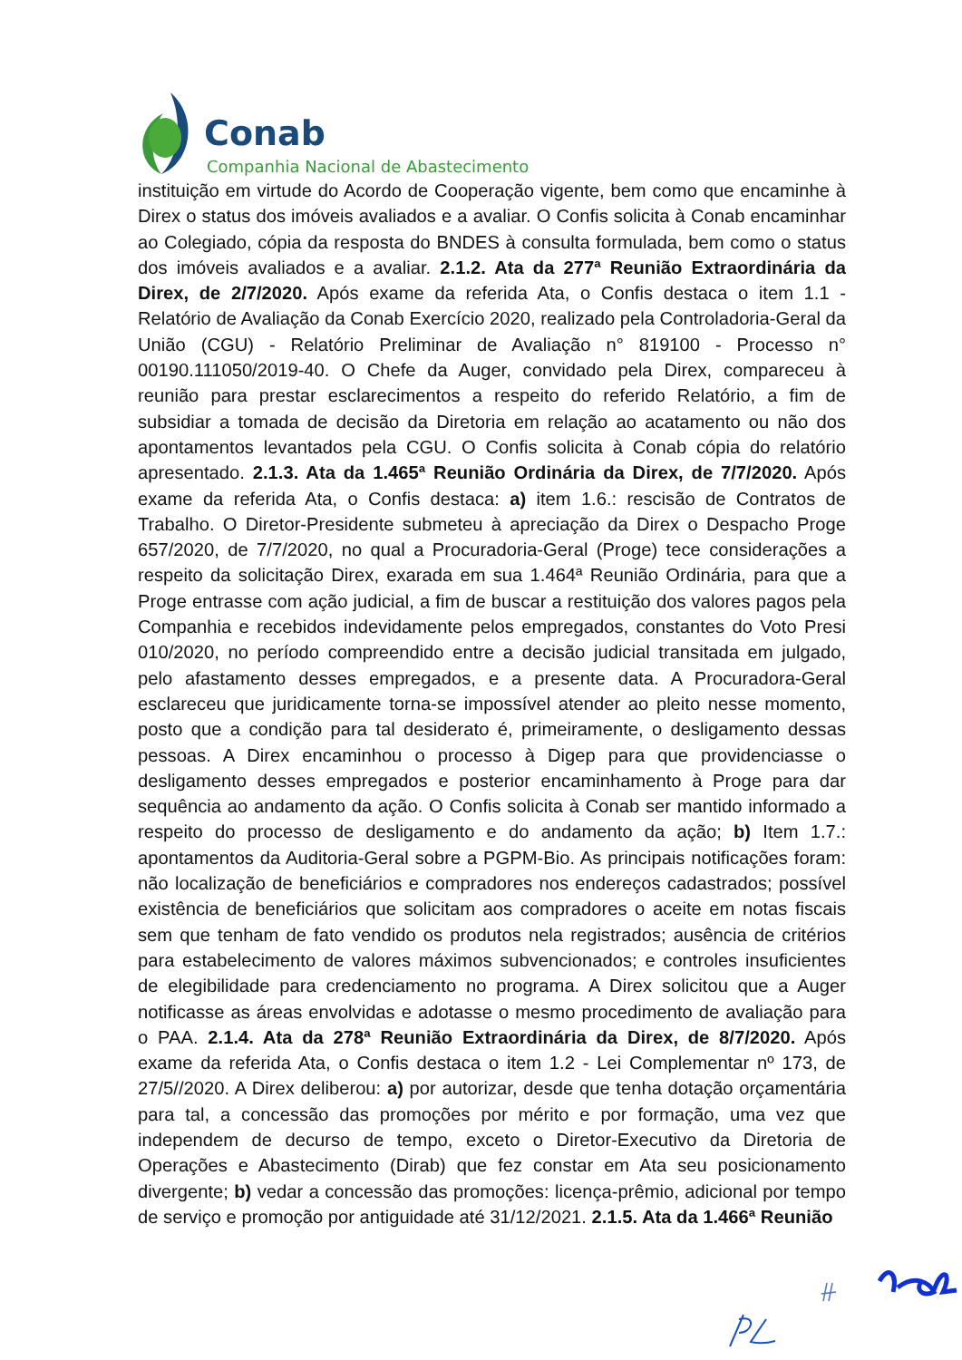Conab
Companhia Nacional de Abastecimento
instituição em virtude do Acordo de Cooperação vigente, bem como que encaminhe à Direx o status dos imóveis avaliados e a avaliar. O Confis solicita à Conab encaminhar ao Colegiado, cópia da resposta do BNDES à consulta formulada, bem como o status dos imóveis avaliados e a avaliar. 2.1.2. Ata da 277ª Reunião Extraordinária da Direx, de 2/7/2020. Após exame da referida Ata, o Confis destaca o item 1.1 - Relatório de Avaliação da Conab Exercício 2020, realizado pela Controladoria-Geral da União (CGU) - Relatório Preliminar de Avaliação n° 819100 - Processo n° 00190.111050/2019-40. O Chefe da Auger, convidado pela Direx, compareceu à reunião para prestar esclarecimentos a respeito do referido Relatório, a fim de subsidiar a tomada de decisão da Diretoria em relação ao acatamento ou não dos apontamentos levantados pela CGU. O Confis solicita à Conab cópia do relatório apresentado. 2.1.3. Ata da 1.465ª Reunião Ordinária da Direx, de 7/7/2020. Após exame da referida Ata, o Confis destaca: a) item 1.6.: rescisão de Contratos de Trabalho. O Diretor-Presidente submeteu à apreciação da Direx o Despacho Proge 657/2020, de 7/7/2020, no qual a Procuradoria-Geral (Proge) tece considerações a respeito da solicitação Direx, exarada em sua 1.464ª Reunião Ordinária, para que a Proge entrasse com ação judicial, a fim de buscar a restituição dos valores pagos pela Companhia e recebidos indevidamente pelos empregados, constantes do Voto Presi 010/2020, no período compreendido entre a decisão judicial transitada em julgado, pelo afastamento desses empregados, e a presente data. A Procuradora-Geral esclareceu que juridicamente torna-se impossível atender ao pleito nesse momento, posto que a condição para tal desiderato é, primeiramente, o desligamento dessas pessoas. A Direx encaminhou o processo à Digep para que providenciasse o desligamento desses empregados e posterior encaminhamento à Proge para dar sequência ao andamento da ação. O Confis solicita à Conab ser mantido informado a respeito do processo de desligamento e do andamento da ação; b) Item 1.7.: apontamentos da Auditoria-Geral sobre a PGPM-Bio. As principais notificações foram: não localização de beneficiários e compradores nos endereços cadastrados; possível existência de beneficiários que solicitam aos compradores o aceite em notas fiscais sem que tenham de fato vendido os produtos nela registrados; ausência de critérios para estabelecimento de valores máximos subvencionados; e controles insuficientes de elegibilidade para credenciamento no programa. A Direx solicitou que a Auger notificasse as áreas envolvidas e adotasse o mesmo procedimento de avaliação para o PAA. 2.1.4. Ata da 278ª Reunião Extraordinária da Direx, de 8/7/2020. Após exame da referida Ata, o Confis destaca o item 1.2 - Lei Complementar nº 173, de 27/5//2020. A Direx deliberou: a) por autorizar, desde que tenha dotação orçamentária para tal, a concessão das promoções por mérito e por formação, uma vez que independem de decurso de tempo, exceto o Diretor-Executivo da Diretoria de Operações e Abastecimento (Dirab) que fez constar em Ata seu posicionamento divergente; b) vedar a concessão das promoções: licença-prêmio, adicional por tempo de serviço e promoção por antiguidade até 31/12/2021. 2.1.5. Ata da 1.466ª Reunião